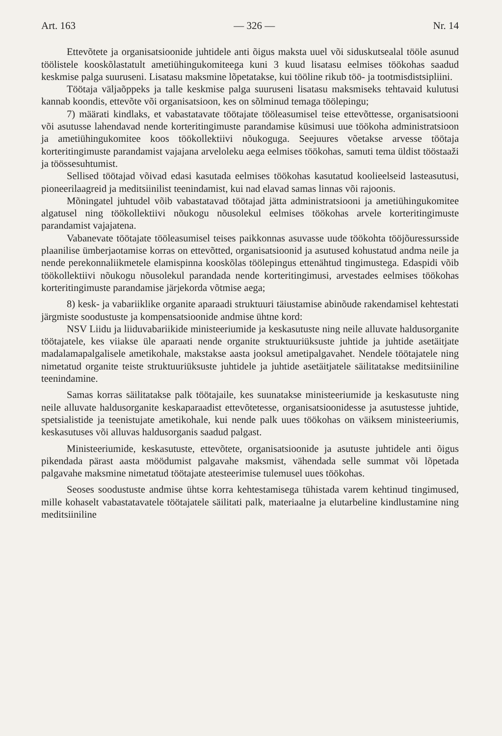Art. 163 — 326 — Nr. 14
Ettevõtete ja organisatsioonide juhtidele anti õigus maksta uuel või siduskutsealal tööle asunud töölistele kooskõlastatult ametiühingukomiteega kuni 3 kuud lisatasu eelmises töökohas saadud keskmise palga suuruseni. Lisatasu maksmine lõpetatakse, kui tööline rikub töö- ja tootmisdistsipliini.
Töötaja väljaõppeks ja talle keskmise palga suuruseni lisatasu maksmiseks tehtavaid kulutusi kannab koondis, ettevõte või organisatsioon, kes on sõlminud temaga töölepingu;
7) määrati kindlaks, et vabastatavate töötajate tööleasumisel teise ettevõttesse, organisatsiooni või asutusse lahendavad nende korteritingimuste parandamise küsimusi uue töökoha administratsioon ja ametiühingukomitee koos töökollektiivi nõukoguga. Seejuures võetakse arvesse töötaja korteritingimuste parandamist vajajana arveloleku aega eelmises töökohas, samuti tema üldist tööstaaži ja töössesuhtumist.
Sellised töötajad võivad edasi kasutada eelmises töökohas kasutatud koolieelseid lasteasutusi, pioneerilaagreid ja meditsiinilist teenindamist, kui nad elavad samas linnas või rajoonis.
Mõningatel juhtudel võib vabastatavad töötajad jätta administratsiooni ja ametiühingukomitee algatusel ning töökollektiivi nõukogu nõusolekul eelmises töökohas arvele korteritingimuste parandamist vajajatena.
Vabanevate töötajate tööleasumisel teises paikkonnas asuvasse uude töökohta tööjõuressursside plaanilise ümberjaotamise korras on ettevõtted, organisatsioonid ja asutused kohustatud andma neile ja nende perekonnaliikmetele elamispinna kooskõlas töölepingus ettenähtud tingimustega. Edaspidi võib töökollektiivi nõukogu nõusolekul parandada nende korteritingimusi, arvestades eelmises töökohas korteritingimuste parandamise järjekorda võtmise aega;
8) kesk- ja vabariiklike organite aparaadi struktuuri täiustamise abinõude rakendamisel kehtestati järgmiste soodustuste ja kompensatsioonide andmise ühtne kord:
NSV Liidu ja liiduvabariikide ministeeriumide ja keskasutuste ning neile alluvate haldusorganite töötajatele, kes viiakse üle aparaati nende organite struktuuriüksuste juhtide ja juhtide asetäitjate madalamapalgalisele ametikohale, makstakse aasta jooksul ametipalgavahet. Nendele töötajatele ning nimetatud organite teiste struktuuriüksuste juhtidele ja juhtide asetäitjatele säilitatakse meditsiiniline teenindamine.
Samas korras säilitatakse palk töötajaile, kes suunatakse ministeeriumide ja keskasutuste ning neile alluvate haldusorganite keskaparaadist ettevõtetesse, organisatsioonidesse ja asutustesse juhtide, spetsialistide ja teenistujate ametikohale, kui nende palk uues töökohas on väiksem ministeeriumis, keskasutuses või alluvas haldusorganis saadud palgast.
Ministeeriumide, keskasutuste, ettevõtete, organisatsioonide ja asutuste juhtidele anti õigus pikendada pärast aasta möödumist palgavahe maksmist, vähendada selle summat või lõpetada palgavahe maksmine nimetatud töötajate atesteerimise tulemusel uues töökohas.
Seoses soodustuste andmise ühtse korra kehtestamisega tühistada varem kehtinud tingimused, mille kohaselt vabastatavatele töötajatele säilitati palk, materiaalne ja elutarbeline kindlustamine ning meditsiiniline